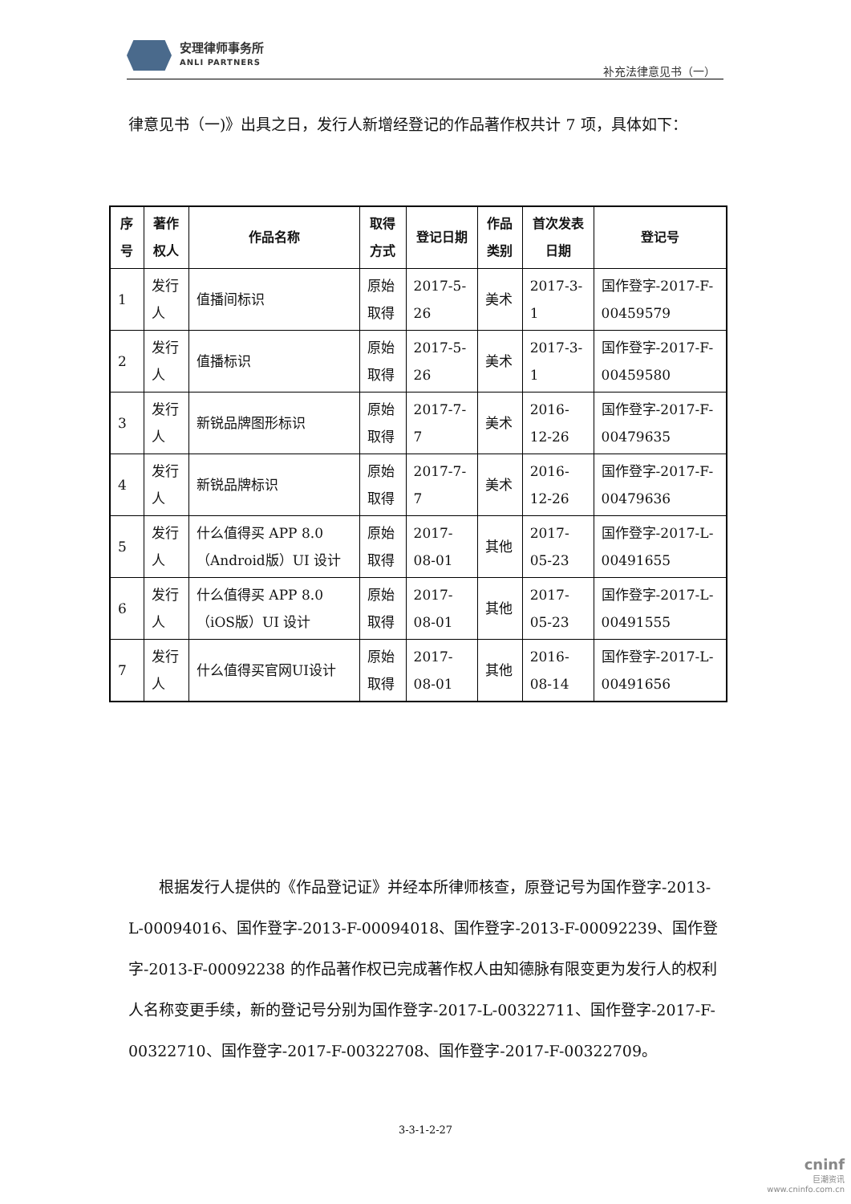安理律师事务所
ANLI PARTNERS
补充法律意见书（一）
律意见书（一)》出具之日，发行人新增经登记的作品著作权共计 7 项，具体如下：
| 序号 | 著作权人 | 作品名称 | 取得方式 | 登记日期 | 作品类别 | 首次发表日期 | 登记号 |
| --- | --- | --- | --- | --- | --- | --- | --- |
| 1 | 发行人 | 值播间标识 | 原始取得 | 2017-5-26 | 美术 | 2017-3-1 | 国作登字-2017-F-00459579 |
| 2 | 发行人 | 值播标识 | 原始取得 | 2017-5-26 | 美术 | 2017-3-1 | 国作登字-2017-F-00459580 |
| 3 | 发行人 | 新锐品牌图形标识 | 原始取得 | 2017-7-7 | 美术 | 2016-12-26 | 国作登字-2017-F-00479635 |
| 4 | 发行人 | 新锐品牌标识 | 原始取得 | 2017-7-7 | 美术 | 2016-12-26 | 国作登字-2017-F-00479636 |
| 5 | 发行人 | 什么值得买 APP 8.0（Android版）UI 设计 | 原始取得 | 2017-08-01 | 其他 | 2017-05-23 | 国作登字-2017-L-00491655 |
| 6 | 发行人 | 什么值得买 APP 8.0（iOS版）UI 设计 | 原始取得 | 2017-08-01 | 其他 | 2017-05-23 | 国作登字-2017-L-00491555 |
| 7 | 发行人 | 什么值得买官网UI设计 | 原始取得 | 2017-08-01 | 其他 | 2016-08-14 | 国作登字-2017-L-00491656 |
  根据发行人提供的《作品登记证》并经本所律师核查，原登记号为国作登字-2013-L-00094016、国作登字-2013-F-00094018、国作登字-2013-F-00092239、国作登字-2013-F-00092238 的作品著作权已完成著作权人由知德脉有限变更为发行人的权利人名称变更手续，新的登记号分别为国作登字-2017-L-00322711、国作登字-2017-F-00322710、国作登字-2017-F-00322708、国作登字-2017-F-00322709。
3-3-1-2-27
cninf
巨潮资讯
www.cninfo.com.cn